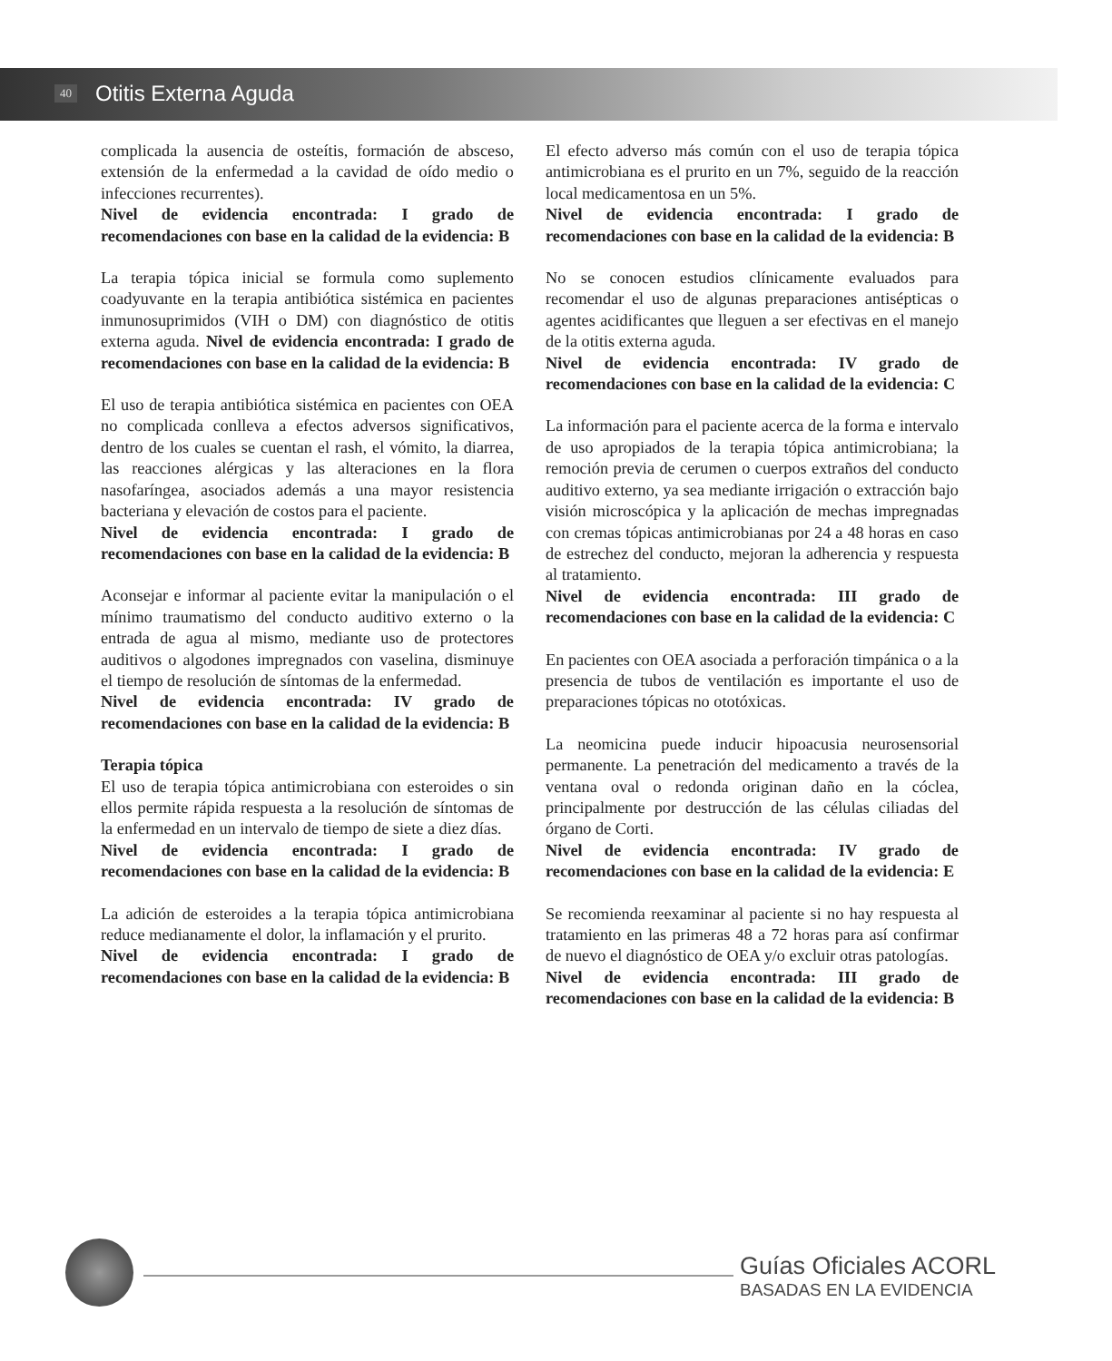40 Otitis Externa Aguda
complicada la ausencia de osteítis, formación de absceso, extensión de la enfermedad a la cavidad de oído medio o infecciones recurrentes).
Nivel de evidencia encontrada: I grado de recomendaciones con base en la calidad de la evidencia: B
La terapia tópica inicial se formula como suplemento coadyuvante en la terapia antibiótica sistémica en pacientes inmunosuprimidos (VIH o DM) con diagnóstico de otitis externa aguda. Nivel de evidencia encontrada: I grado de recomendaciones con base en la calidad de la evidencia: B
El uso de terapia antibiótica sistémica en pacientes con OEA no complicada conlleva a efectos adversos significativos, dentro de los cuales se cuentan el rash, el vómito, la diarrea, las reacciones alérgicas y las alteraciones en la flora nasofaríngea, asociados además a una mayor resistencia bacteriana y elevación de costos para el paciente.
Nivel de evidencia encontrada: I grado de recomendaciones con base en la calidad de la evidencia: B
Aconsejar e informar al paciente evitar la manipulación o el mínimo traumatismo del conducto auditivo externo o la entrada de agua al mismo, mediante uso de protectores auditivos o algodones impregnados con vaselina, disminuye el tiempo de resolución de síntomas de la enfermedad.
Nivel de evidencia encontrada: IV grado de recomendaciones con base en la calidad de la evidencia: B
Terapia tópica
El uso de terapia tópica antimicrobiana con esteroides o sin ellos permite rápida respuesta a la resolución de síntomas de la enfermedad en un intervalo de tiempo de siete a diez días.
Nivel de evidencia encontrada: I grado de recomendaciones con base en la calidad de la evidencia: B
La adición de esteroides a la terapia tópica antimicrobiana reduce medianamente el dolor, la inflamación y el prurito.
Nivel de evidencia encontrada: I grado de recomendaciones con base en la calidad de la evidencia: B
El efecto adverso más común con el uso de terapia tópica antimicrobiana es el prurito en un 7%, seguido de la reacción local medicamentosa en un 5%.
Nivel de evidencia encontrada: I grado de recomendaciones con base en la calidad de la evidencia: B
No se conocen estudios clínicamente evaluados para recomendar el uso de algunas preparaciones antisépticas o agentes acidificantes que lleguen a ser efectivas en el manejo de la otitis externa aguda.
Nivel de evidencia encontrada: IV grado de recomendaciones con base en la calidad de la evidencia: C
La información para el paciente acerca de la forma e intervalo de uso apropiados de la terapia tópica antimicrobiana; la remoción previa de cerumen o cuerpos extraños del conducto auditivo externo, ya sea mediante irrigación o extracción bajo visión microscópica y la aplicación de mechas impregnadas con cremas tópicas antimicrobianas por 24 a 48 horas en caso de estrechez del conducto, mejoran la adherencia y respuesta al tratamiento.
Nivel de evidencia encontrada: III grado de recomendaciones con base en la calidad de la evidencia: C
En pacientes con OEA asociada a perforación timpánica o a la presencia de tubos de ventilación es importante el uso de preparaciones tópicas no ototóxicas.
La neomicina puede inducir hipoacusia neurosensorial permanente. La penetración del medicamento a través de la ventana oval o redonda originan daño en la cóclea, principalmente por destrucción de las células ciliadas del órgano de Corti.
Nivel de evidencia encontrada: IV grado de recomendaciones con base en la calidad de la evidencia: E
Se recomienda reexaminar al paciente si no hay respuesta al tratamiento en las primeras 48 a 72 horas para así confirmar de nuevo el diagnóstico de OEA y/o excluir otras patologías.
Nivel de evidencia encontrada: III grado de recomendaciones con base en la calidad de la evidencia: B
Guías Oficiales ACORL
BASADAS EN LA EVIDENCIA